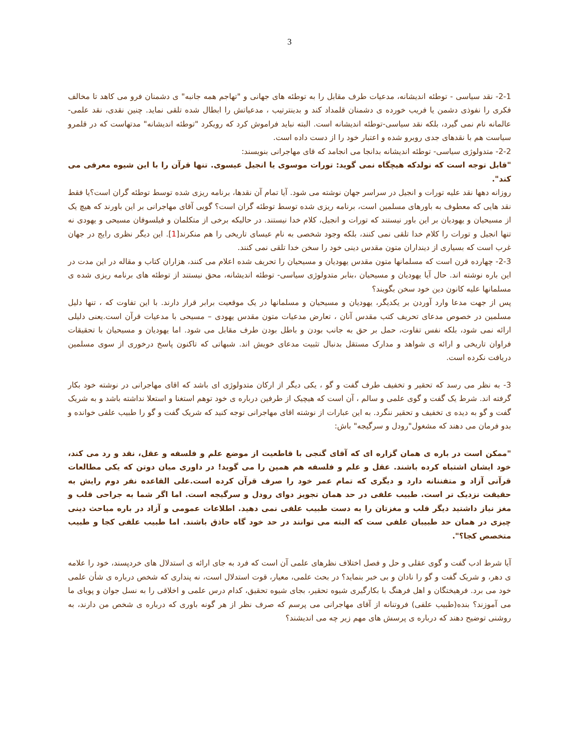3
2-1- نقد سیاسی - توطئه اندیشانه، مدعیات طرف مقابل را به توطئه های جهانی و "تهاجم همه جانبه" ی دشمنان فرو می کاهد تا مخالف فکری را نفوذی دشمن یا فریب خورده ی دشمنان قلمداد کند و بدینترتیب ، مدعیاتش را ابطال شده تلقی نماید. چنین نقدی، نقد علمی-عالمانه نام نمی گیرد، بلکه نقد سیاسی-توطئه اندیشانه است. البته نباید فراموش کرد که رویکرد "توطئه اندیشانه" مدتهاست که در قلمرو سیاست هم با نقدهای جدی روبرو شده و اعتبار خود را از دست داده است.
2-2- متدولوژی سیاسی- توطئه اندیشانه بدانجا می انجامد که قای مهاجرانی بنویسند:
"قابل توجه است که نولدکه هیچگاه نمی گوید: تورات موسوی یا انجیل عیسوی. تنها قرآن را با این شیوه معرفی می کند".
روزانه دهها نقد علیه تورات و انجیل در سراسر جهان نوشته می شود. آیا تمام آن نقدها، برنامه ریزی شده توسط توطئه گران است؟یا فقط نقد هایی که معطوف به باورهای مسلمین است، برنامه ریزی شده توسط توطئه گران است؟ گویی آقای مهاجرانی بر این باورند که هیچ یک از مسیحیان و یهودیان بر این باور نیستند که تورات و انجیل، کلام خدا نیستند. در حالیکه برخی از متکلمان و فیلسوفان مسیحی و یهودی نه تنها انجیل و تورات را کلام خدا تلقی نمی کنند، بلکه وجود شخصی به نام عیسای تاریخی را هم منکرند[1]. این دیگر نظری رایج در جهان غرب است که بسیاری از دینداران متون مقدس دینی خود را سخن خدا تلقی نمی کنند.
2-3- چهارده قرن است که مسلمانها متون مقدس یهودیان و مسیحیان را تحریف شده اعلام می کنند، هزاران کتاب و مقاله در این مدت در این باره نوشته اند. حال آیا یهودیان و مسیحیان ،بنابر متدولوژی سیاسی- توطئه اندیشانه، محق نیستند از توطئه های برنامه ریزی شده ی مسلمانها علیه کانون دین خود سخن بگویند؟
پس از جهت مدعا وارد آوردن بر یکدیگر، یهودیان و مسیحیان و مسلمانها در یک موقعیت برابر قرار دارند. با این تفاوت که ، تنها دلیل مسلمین در خصوص مدعای تحریف کتب مقدس آنان ، تعارض مدعیات متون مقدس یهودی – مسیحی با مدعیات قرآن است.یعنی دلیلی ارائه نمی شود، بلکه نفس تفاوت، حمل بر حق به جانب بودن و باطل بودن طرف مقابل می شود. اما یهودیان و مسیحیان با تحقیقات فراوان تاریخی و ارائه ی شواهد و مدارک مستقل بدنبال تثبیت مدعای خویش اند. شبهاتی که تاکنون پاسخ درخوری از سوی مسلمین دریافت نکرده است.
3- به نظر می رسد که تحقیر و تخفیف طرف گفت و گو ، یکی دیگر از ارکان متدولوژی ای باشد که اقای مهاجرانی در نوشته خود بکار گرفته اند. شرط یک گفت و گوی علمی و سالم ، آن است که هیچیک از طرفین درباره ی خود توهم استغنا و استعلا نداشته باشد و به شریک گفت و گو به دیده ی تخفیف و تحقیر ننگرد. به این عبارات از نوشته اقای مهاجرانی توجه کنید که شریک گفت و گو را طبیب علفی خوانده و بدو فرمان می دهند که مشغول"رودل و سرگیجه" باش:
"ممکن است در باره ی همان گزاره ای که آقای گنجی با قاطعیت از موضع علم و فلسفه و عقل، نقد و رد می کند، خود ایشان اشتباه کرده باشند. عقل و علم و فلسفه هم همین را می گوید! در داوری میان دوتن که یکی مطالعات قرآنی آزاد و متفننانه دارد و دیگری که تمام عمر خود را صرف قرآن کرده است.علی القاعده نفر دوم رایش به حقیقت نزدیک تر است. طبیب علفی در حد همان تجویز دوای رودل و سرگیجه است. اما اگر شما به جراحی قلب و مغز نیاز داشتید دیگر قلب و مغزتان را به دست طبیب علفی نمی دهید. اطلاعات عمومی و آزاد در باره مباحث دینی چیزی در همان حد طبیبان علفی ست که البته می توانند در حد خود گاه حاذق باشند. اما طبیب علفی کجا و طبیب متخصص کجا؟".
آیا شرط ادب گفت و گوی عقلی و حل و فصل اختلاف نظرهای علمی آن است که فرد به جای ارائه ی استدلال های خردپسند، خود را علامه ی دهر، و شریک گفت و گو را نادان و بی خبر بنماید؟ در بحث علمی، معیار، قوت استدلال است، نه پنداری که شخص درباره ی شأن علمی خود می برد. فرهیختگان و اهل فرهنگ با بکارگیری شیوه تحقیر، بجای شیوه تحقیق، کدام درس علمی و اخلاقی را به نسل جوان و پویای ما می آموزند؟ بنده(طبیب علفی) فروتنانه از آقای مهاجرانی می پرسم که صرف نظر از هر گونه باوری که درباره ی شخص من دارند، به روشنی توضیح دهند که درباره ی پرسش های مهم زیر چه می اندیشند؟